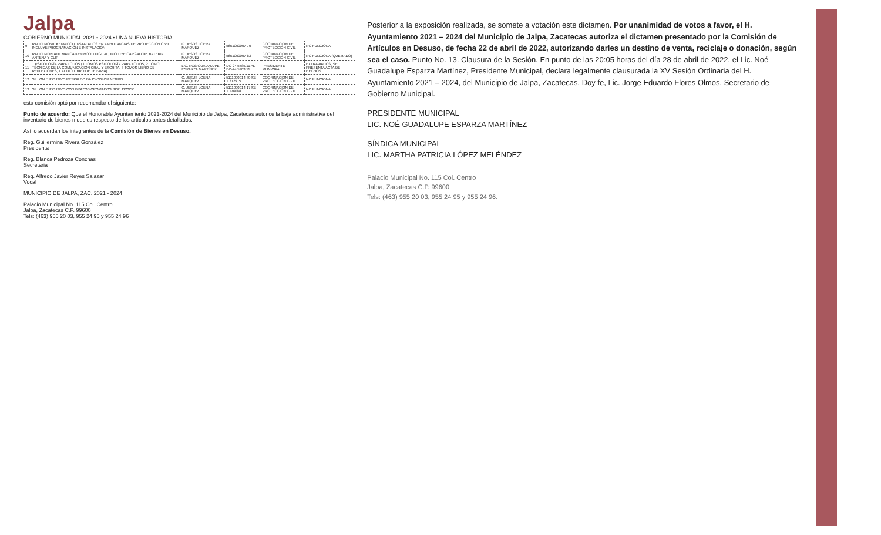Jalpa
GOBIERNO MUNICIPAL 2021 • 2024 • UNA NUEVA HISTORIA
| 9 | RADIO MOVIL KENWOOD INSTALADOS EN AMBULANCIAS DE PROTECCIÓN CIVIL INCLUYE PROGRAMACIÓN E INSTALACIÓN | | C. JESÚS LOERA MÁRQUEZ | 5651000007-70 | COORINACION DE PROTECCIÓN CIVIL | NO FUNCIONA |
| 10 | RADIO PORTATIL MARCA KENWOOD DIGITAL, INCLUYE CARGADOR, BATERIA, ANTENA Y CLIP | | C. JESÚS LOERA MÁRQUEZ | 5651000007-83 | COORINACION DE PROTECCIÓN CIVIL | NO FUNCIONA (QUEMADO) |
| 11 | 1 PSICOLOGÍA PARA TODOS (3 TOMOS PSICOLOGÍA PARA TODOS, 2 TOMO TÉCNICAS DE LA COMUNICACIÓN ORAL Y ESCRITA, 3 TOMOS LIBRO DE REFLEXIONES, 1 AUDIO LIBRO DE TERAPIA) | | LIC. NOÉ GUADALUPE ESPARZA MARTÍNEZ | DC-24.5585/11 AL DC-24.5703/11 | PRESIDENTE MUNICIPAL | EXTRAVIADOS, SE PRESENTA ACTA DE HECHOS |
| 12 | SILLON EJECUTIVO RESPALDO BAJO COLOR NEGRO | | C. JESÚS LOERA MÁRQUEZ | 5111000014-30 SE-1.212915 | COORINACION DE PROTECCIÓN CIVIL | NO FUNCIONA |
| 13 | SILLON EJECUTIVO CON BRAZOS CROMADOS SISE 1120CP | | C. JESÚS LOERA MÁRQUEZ | 5111000014-17 SE-1.176088 | COORINACION DE PROTECCIÓN CIVIL | NO FUNCIONA |
esta comisión optó por recomendar el siguiente:
Punto de acuerdo: Que el Honorable Ayuntamiento 2021-2024 del Municipio de Jalpa, Zacatecas autorice la baja administrativa del inventario de bienes muebles respecto de los artículos antes detallados.
Así lo acuerdan los integrantes de la Comisión de Bienes en Desuso.
Reg. Guillermina Rivera González
Presidenta
Reg. Blanca Pedroza Conchas
Secretaria
Reg. Alfredo Javier Reyes Salazar
Vocal
MUNICIPIO DE JALPA, ZAC. 2021 - 2024
Palacio Municipal No. 115 Col. Centro
Jalpa, Zacatecas C.P. 99600
Tels: (463) 955 20 03, 955 24 95 y 955 24 96
Posterior a la exposición realizada, se somete a votación este dictamen. Por unanimidad de votos a favor, el H. Ayuntamiento 2021 – 2024 del Municipio de Jalpa, Zacatecas autoriza el dictamen presentado por la Comisión de Artículos en Desuso, de fecha 22 de abril de 2022, autorizando darles un destino de venta, reciclaje o donación, según sea el caso. Punto No. 13. Clausura de la Sesión. En punto de las 20:05 horas del día 28 de abril de 2022, el Lic. Noé Guadalupe Esparza Martínez, Presidente Municipal, declara legalmente clausurada la XV Sesión Ordinaria del H. Ayuntamiento 2021 – 2024, del Municipio de Jalpa, Zacatecas. Doy fe, Lic. Jorge Eduardo Flores Olmos, Secretario de Gobierno Municipal.
PRESIDENTE MUNICIPAL
LIC. NOÉ GUADALUPE ESPARZA MARTÍNEZ
SÍNDICA MUNICIPAL
LIC. MARTHA PATRICIA LÓPEZ MELÉNDEZ
Palacio Municipal No. 115 Col. Centro
Jalpa, Zacatecas C.P. 99600
Tels: (463) 955 20 03, 955 24 95 y 955 24 96.